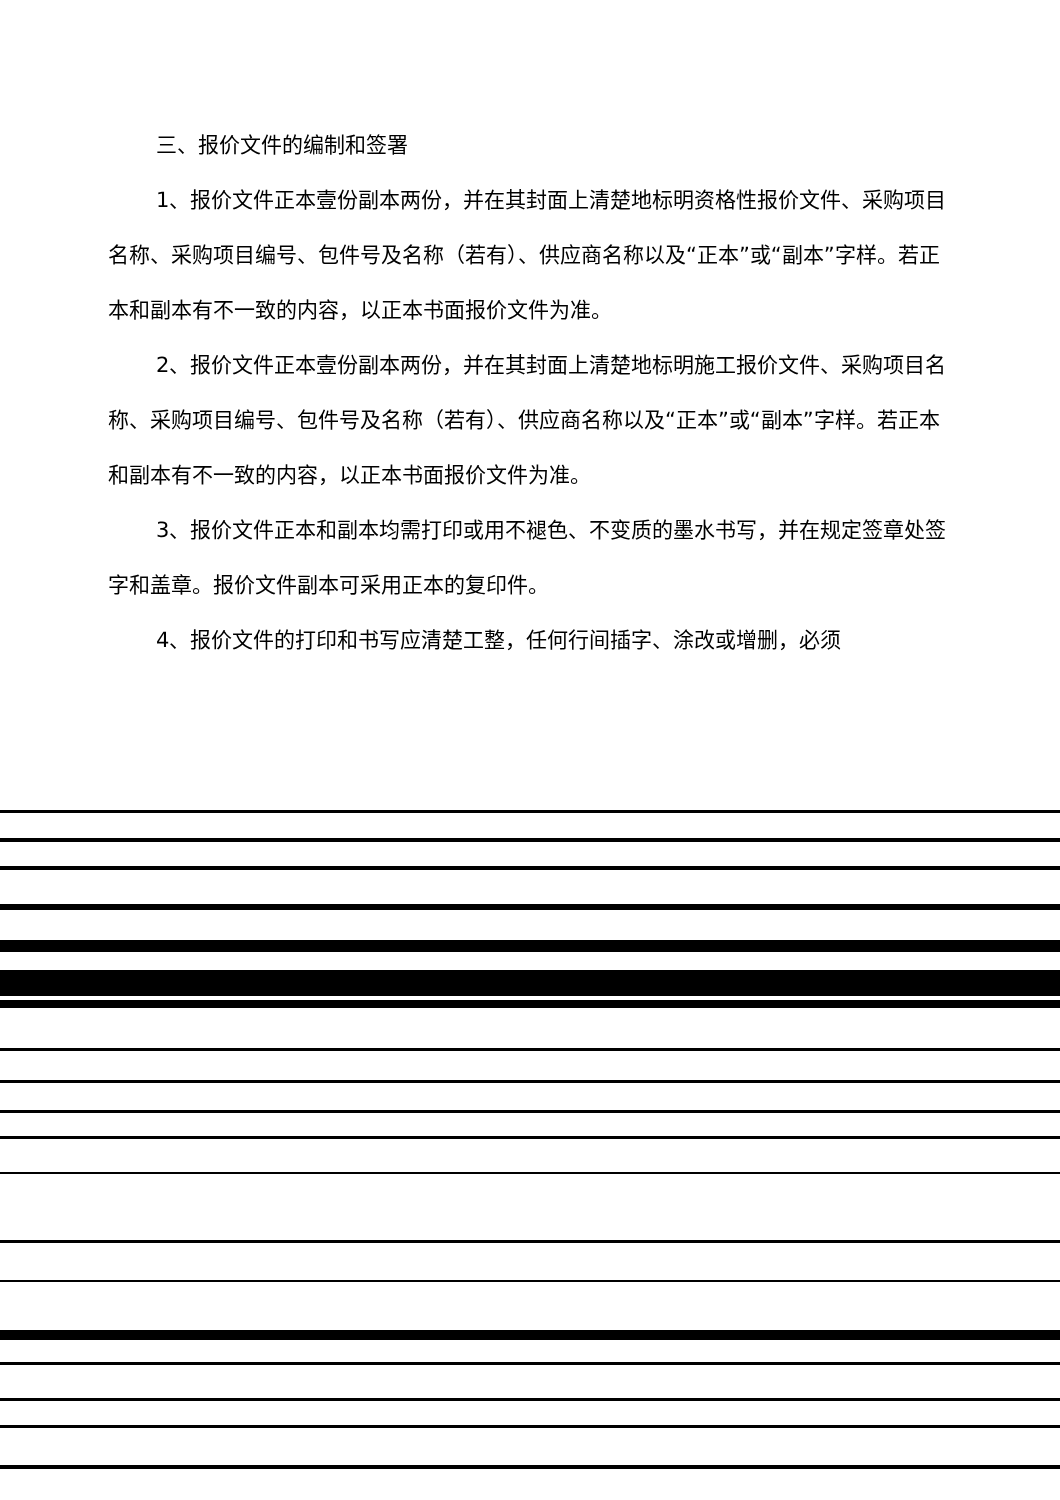三、报价文件的编制和签署
1、报价文件正本壹份副本两份，并在其封面上清楚地标明资格性报价文件、采购项目名称、采购项目编号、包件号及名称（若有）、供应商名称以及“正本”或“副本”字样。若正本和副本有不一致的内容，以正本书面报价文件为准。
2、报价文件正本壹份副本两份，并在其封面上清楚地标明施工报价文件、采购项目名称、采购项目编号、包件号及名称（若有）、供应商名称以及“正本”或“副本”字样。若正本和副本有不一致的内容，以正本书面报价文件为准。
3、报价文件正本和副本均需打印或用不褪色、不变质的墨水书写，并在规定签章处签字和盖章。报价文件副本可采用正本的复印件。
4、报价文件的打印和书写应清楚工整，任何行间插字、涂改或增删，必须